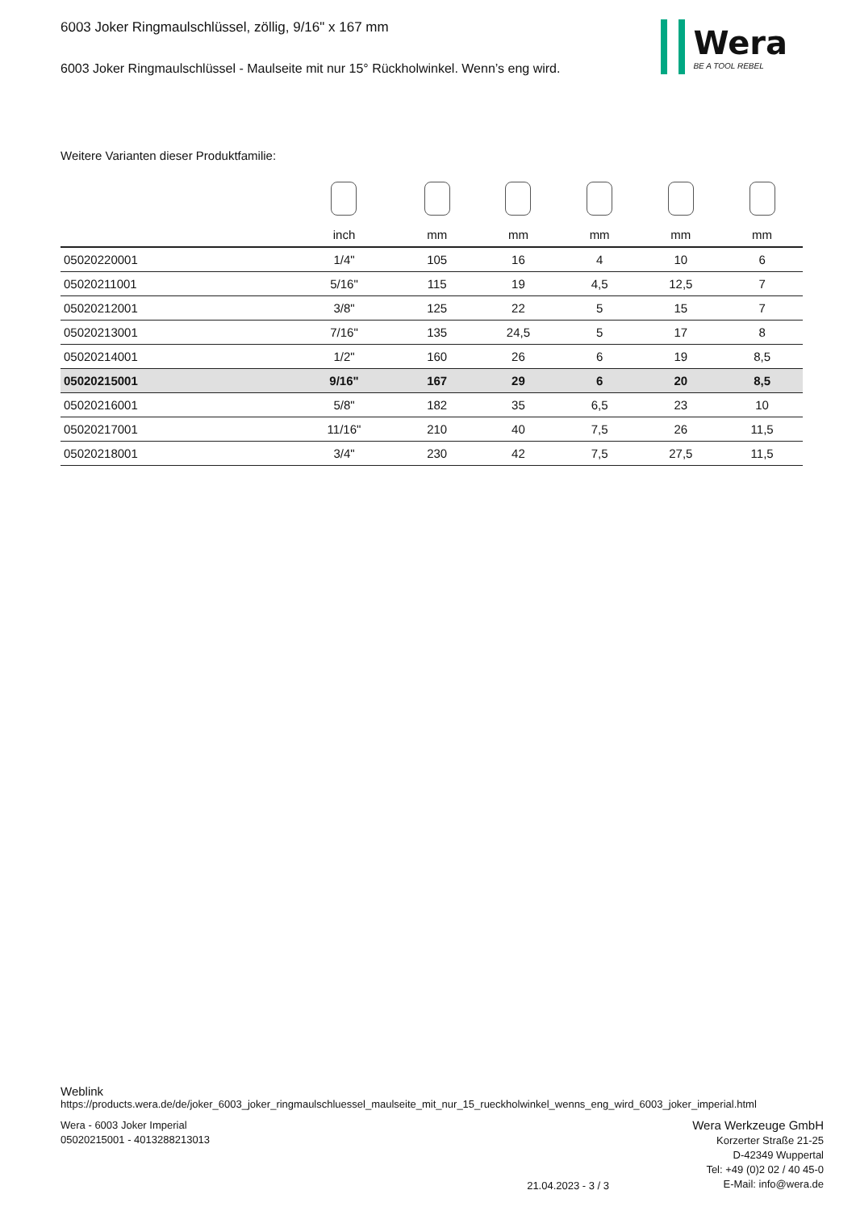6003 Joker Ringmaulschlüssel, zöllig, 9/16" x 167 mm
6003 Joker Ringmaulschlüssel - Maulseite mit nur 15° Rückholwinkel. Wenn’s eng wird.
Wera
BE A TOOL REBEL
Weitere Varianten dieser Produktfamilie:
| | inch | mm | mm | mm | mm | mm |
| 05020220001 | 1/4" | 105 | 16 | 4 | 10 | 6 |
| 05020211001 | 5/16" | 115 | 19 | 4,5 | 12,5 | 7 |
| 05020212001 | 3/8" | 125 | 22 | 5 | 15 | 7 |
| 05020213001 | 7/16" | 135 | 24,5 | 5 | 17 | 8 |
| 05020214001 | 1/2" | 160 | 26 | 6 | 19 | 8,5 |
| 05020215001 | 9/16" | 167 | 29 | 6 | 20 | 8,5 |
| 05020216001 | 5/8" | 182 | 35 | 6,5 | 23 | 10 |
| 05020217001 | 11/16" | 210 | 40 | 7,5 | 26 | 11,5 |
| 05020218001 | 3/4" | 230 | 42 | 7,5 | 27,5 | 11,5 |
Weblink
https://products.wera.de/de/joker_6003_joker_ringmaulschluessel_maulseite_mit_nur_15_rueckholwinkel_wenns_eng_wird_6003_joker_imperial.html
Wera - 6003 Joker Imperial
05020215001 - 4013288213013
21.04.2023 - 3 / 3
Wera Werkzeuge GmbH
Korzerter Straße 21-25
D-42349 Wuppertal
Tel: +49 (0)2 02 / 40 45-0
E-Mail: info@wera.de